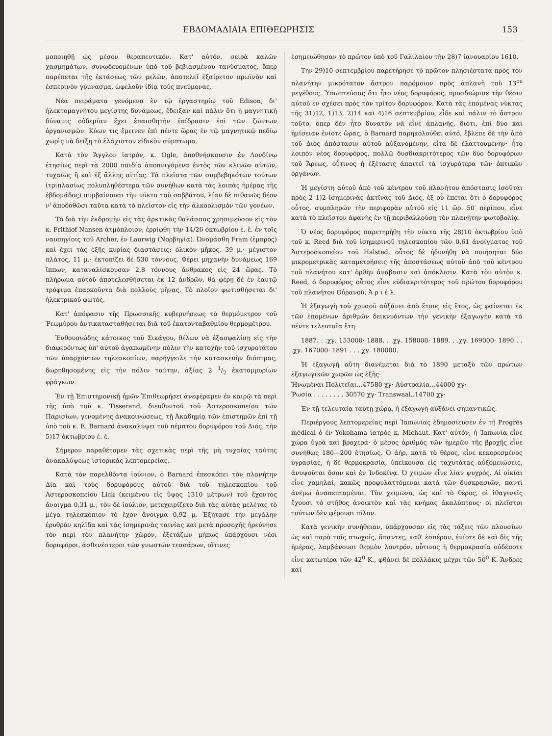ΕΒΔΟΜΑΔΙΑΙΑ ΕΠΙΘΕΩΡΗΣΙΣ 153
μοποιηθῇ ὡς μέσον θεραπευτικόν. Κατ' αὐτόν, σειρὰ καλῶν χασμημάτων, συνωδευομένων ὑπὸ τοῦ βεβιασμένου τανύσματος, ὅπερ παρέπεται τῆς ἐκτάσεως τῶν μελῶν, ἀποτελεῖ ἐξαίρετον πρωϊνὸν καὶ ἑσπερινὸν γύμνασμα, ὠφελοῦν ἰδίᾳ τοὺς πνεύμονας.
Νέα πειράματα γενόμενα ἐν τῷ ἐργαστηρίῳ τοῦ Edison, δι' ἠλεκτομαγνήτου μεγίστης δυνάμεως, ἔδειξαν καὶ πάλιν ὅτι ἡ μαγνητικὴ δύναμις οὐδεμίαν ἔχει ἐπαισθητὴν ἐπίδρασιν ἐπὶ τῶν ζώντων ὀργανισμῶν. Κύων τις ἔμεινεν ἐπὶ πέντε ὥρας ἐν τῷ μαγνητικῷ πεδίῳ χωρὶς νὰ δείξῃ τὸ ἐλάχιστον εἰδικὸν σύμπτωμα.
Κατὰ τὸν Ἄγγλον ἰατρόν, κ. Ogle, ἀποθνήσκουσιν ἐν Λονδίνῳ ἐτησίως περὶ τὰ 2000 παιδία ἀποπνιγόμενα ἐντὸς τῶν κλινῶν αὐτῶν, τυχαίως ἢ καὶ ἐξ ἄλλης αἰτίας. Τὰ πλεῖστα τῶν συμβεβηκότων τούτων (τριπλασίως πολυπληθέστερα τῶν συνήθων κατὰ τὰς λοιπὰς ἡμέρας τῆς ἑβδομάδος) συμβαίνουσι τὴν νύκτα τοῦ σαββάτου, λίαν δὲ πιθανῶς δέον ν' ἀποδοθῶσι ταῦτα κατὰ τὸ πλεῖστον εἰς τὴν ἀλκοολισμὸν τῶν γονέων.
Τὸ διὰ τὴν ἐκδρομὴν εἰς τὰς ἀρκτικὰς θαλάσσας χρησιμεῦσον εἰς τὸν κ. Frithiof Nansen ἀτμόπλοιον, ἐρρίφθη τὴν 14/26 ὀκτωβρίου ἐ. ἔ. ἐν τοῖς ναυπηγίοις τοῦ Archer, ἐν Laurwig (Νορβηγίᾳ). Ὠνομάσθη Fram (ἐμπρὸς) καὶ ἔχει τὰς ἑξῆς κυρίας διαστάσεις: ὁλικὸν μῆκος, 39 μ.· μέγιστον πλάτος, 11 μ.· ἐκτοπίζει δὲ 530 τόννους. Φέρει μηχανὴν δυνάμεως 169 ἵππων, καταναλίσκουσαν 2,8 τόννους ἄνθρακος εἰς 24 ὥρας. Τὸ πλήρωμα αὐτοῦ ἀποτελεσθήσεται ἐκ 12 ἀνδρῶν, θὰ φέρῃ δὲ ἐν ἑαυτῷ τρόφιμα ἐπαρκοῦντα διὰ πολλοὺς μῆνας. Τὸ πλοῖον φωτισθήσεται δι' ἠλεκτρικοῦ φωτός.
Κατ' ἀπόφασιν τῆς Πρωσσικῆς κυβερνήσεως τὸ θερμόμετρον τοῦ Ῥεωμύρου ἀντικατασταθήσεται διὰ τοῦ ἑκατονταβαθμίου θερμομέτρου.
Ἐνθουσιώδης κάτοικος τοῦ Σικάγου, θέλων νὰ ἐξασφαλίσῃ εἰς τὴν διαφερόντως ὑπ' αὐτοῦ ἀγαπωμένην πόλιν τὴν κατοχὴν τοῦ ἰσχυροτάτου τῶν ὑπαρχόντων τηλεσκοπίων, παρήγγειλε τὴν κατασκευὴν διόπτρας, δωρηθησομένης εἰς τὴν πόλιν ταύτην, ἀξίας 2 1/2 ἑκατομμυρίων φράγκων.
Ἐν τῇ Ἐπιστημονικῇ ἡμῶν Ἐπιθεωρήσει ἀνεφέραμεν ἐν καιρῷ τὰ περὶ τῆς ὑπὸ τοῦ κ. Tisserand, διευθυντοῦ τοῦ Ἀστεροσκοπείου τῶν Παρισίων, γενομένης ἀνακοινώσεως, τῇ Ἀκαδημίᾳ τῶν ἐπιστημῶν ἐπὶ τῇ ὑπὸ τοῦ κ. E. Barnard ἀνακαλύψει τοῦ πέμπτου δορυφόρου τοῦ Διός, τὴν 5)17 ὀκτωβρίου ἐ. ἔ.
Σήμερον παραθέτομεν τὰς σχετικὰς περὶ τῆς μὴ τυχαίας ταύτης ἀνακαλύψεως ἱστορικὰς λεπτομερείας.
Κατὰ τὸν παρελθόντα ἰούνιον, ὁ Barnard ἐπεσκόπει τὸν πλανήτην Δία καὶ τοὺς δορυφόρους αὐτοῦ διὰ τοῦ τηλεσκοπίου τοῦ Ἀστεροσκοπείου Lick (κειμένου εἰς ὕψος 1310 μέτρων) τοῦ ἔχοντος ἄνοιγμα 0,31 μ., τὸν δὲ ἰούλιον, μετεχειρίζετο διὰ τὰς αὐτὰς μελέτας τὸ μέγα τηλεσκόπιον τὸ ἔχον ἄνοιγμα 0,92 μ. Ἐξήτασε τὴν μεγάλην ἐρυθρὰν κηλῖδα καὶ τὰς ἰσημερινὰς ταινίας καὶ μετὰ προσοχῆς ἠρεύνησε τὸν περὶ τὸν πλανήτην χῶρον, ἐξετάζων μήπως ὑπάρχουσι νέοι δορυφόροι, ἀσθενέστεροι τῶν γνωστῶν τεσσάρων, οἵτινες
ἐσημειώθησαν τὸ πρῶτον ὑπὸ τοῦ Γαλιλαίου τὴν 28)7 ἰανουαρίου 1610.
Τὴν 29)10 σεπτεμβρίου παρετήρησε τὸ πρῶτον πλησιέστατα πρὸς τὸν πλανήτην μικρότατον ἄστρον παρόμοιον πρὸς ἀπλανῆ τοῦ 13<sup>ου</sup> μεγέθους. Ὑπωπτεύσας ὅτι ἦτο νέος δορυφόρος, προσδιώρισε τὴν θέσιν αὐτοῦ ἐν σχέσει πρὸς τὸν τρίτον δορυφόρον. Κατὰ τὰς ἑπομένας νύκτας τῆς 31)12, 1)13, 2)14 καὶ 4)16 σεπτεμβρίου, εἶδε καὶ πάλιν τὸ ἄστρον τοῦτο, ὅπερ δὲν ἦτο δυνατὸν νὰ εἶνε ἀπλανής, διότι, ἐπὶ δύο καὶ ἡμίσειαν ἐνίοτε ὥρας, ὁ Barnard παρηκολούθει αὐτό, ἔβλεπε δὲ τὴν ἀπὸ τοῦ Διὸς ἀπόστασιν αὐτοῦ αὐξανομένην, εἶτα δὲ ἐλαττουμένην· ἦτο λοιπὸν νέος δορυφόρος, πολλῷ δυσδιακριτότερος τῶν δύο δορυφόρων τοῦ Ἄρεως, οὗτινος ἡ ἐξέτασις ἀπαιτεῖ τὰ ἰσχυρότερα τῶν ὀπτικῶν ὀργάνων.
Ἡ μεγίστη αὐτοῦ ἀπὸ τοῦ κέντρου τοῦ πλανήτου ἀπόστασις ἰσοῦται πρὸς 2 1)2 ἰσημερινὰς ἀκτῖνας τοῦ Διός, ἐξ οὗ ἕπεται ὅτι ὁ δορυφόρος οὗτος, συμπληρῶν τὴν περιφορὰν αὐτοῦ εἰς 11 ὥρ. 50′ περίπου, εἶνε κατὰ τὸ πλεῖστον ἀφανὴς ἐν τῇ περιβαλλούσῃ τὸν πλανήτην φωτοβολίᾳ.
Ὁ νέος δορυφόρος παρετηρήθη τὴν νύκτα τῆς 28)10 ὀκτωβρίου ὑπὸ τοῦ κ. Reed διὰ τοῦ ἰσημερινοῦ τηλεσκοπίου τῶν 0,61 ἀνοίγματος τοῦ Ἀστεροσκοπείου τοῦ Halsted, οὗτος δὲ ἠδυνήθη νὰ ποιήσηται δύο μικρομετρικὰς καταμετρήσεις τῆς ἀποστάσεως αὐτοῦ ἀπὸ τοῦ κέντρου τοῦ πλανήτου κατ' ὀρθὴν ἀνάβασιν καὶ ἀπόκλισιν. Κατὰ τὸν αὐτὸν κ. Reed, ὁ δορυφόρος οὗτος εἶνε εὐδιακριτότερος τοῦ πρώτου δορυφόρου τοῦ πλανήτου Οὐρανοῦ, Ἀ ρ ι έ λ.
Ἡ ἐξαγωγὴ τοῦ χρυσοῦ αὐξάνει ἀπὸ ἔτους εἰς ἔτος, ὡς φαίνεται ἐκ τῶν ἑπομένων ἀριθμῶν δεικνυόντων τὴν γενικὴν ἐξαγωγὴν κατὰ τὰ πέντε τελευταῖα ἔτη·
1887. . .χγ. 153000· 1888. . .χγ. 158000· 1889. . .χγ. 169000· 1890 . . .χγ. 167000· 1891 . . . χγ. 180000.
Ἡ ἐξαγωγὴ αὕτη διανέμεται διὰ τὸ 1890 μεταξὺ τῶν πρώτων ἐξαγωγικῶν χωρῶν ὡς ἑξῆς·
Ἡνωμέναι Πολιτεῖαι...47580 χγ· Αὐστραλία...44000 χγ·
Ῥωσία . . . . . . . . 30570 χγ· Transwaal..14700 χγ·
Ἐν τῇ τελευταίᾳ ταύτῃ χώρᾳ, ἡ ἐξαγωγὴ αὐξάνει σημαντικῶς.
Περιέργους λεπτομερείας περὶ Ἰαπωνίας ἐδημοσίευσεν ἐν τῇ Progrès médical ὁ ἐν Yokohama ἰατρὸς κ. Michaut. Κατ' αὐτόν, ἡ Ἰαπωνία εἶνε χώρα ὑγρὰ καὶ βροχερά· ὁ μέσος ἀριθμὸς τῶν ἡμερῶν τῆς βροχῆς εἶνε συνήθως 180—200 ἐτησίως. Ὁ ἀήρ, κατὰ τὸ θέρος, εἶνε κεκορεσμένος ὑγρασίας, ἡ δὲ θερμοκρασία, ὑπείκουσα εἰς ταχυτάτας αὐξομειώσεις, ἀνυψοῦται ὅσον καὶ ἐν Ἰνδοκίνᾳ. Ὁ χειμὼν εἶνε λίαν ψυχρός. Αἱ οἰκίαι εἶνε χαμηλαί, κακῶς προφυλαττόμεναι κατὰ τῶν δυσκρασιῶν, παντὶ ἀνέμῳ ἀναπεπταμέναι. Τὸν χειμῶνα, ὡς καὶ τὸ θέρος, οἱ ἰθαγενεῖς ἔχουσι τὸ στῆθος ἀνοικτὸν καὶ τὰς κνήμας ἀκαλύπτους· οἱ πλεῖστοι τούτων δὲν φέρουσι πῖλον.
Κατὰ γενικὴν συνήθειαν, ὑπάρχουσαν εἰς τὰς τάξεις τῶν πλουσίων ὡς καὶ παρὰ τοῖς πτωχοῖς, ἅπαντες, καθ' ἑσπέραν, ἐνίοτε δὲ καὶ δὶς τῆς ἡμέρας, λαμβάνουσι θερμὸν λουτρόν, οὗτινος ἡ θερμοκρασία οὐδέποτε εἶνε κατωτέρα τῶν 42<sup>0</sup> K., φθάνει δὲ πολλάκις μέχρι τῶν 50<sup>0</sup> K. Ἄνδρες καὶ